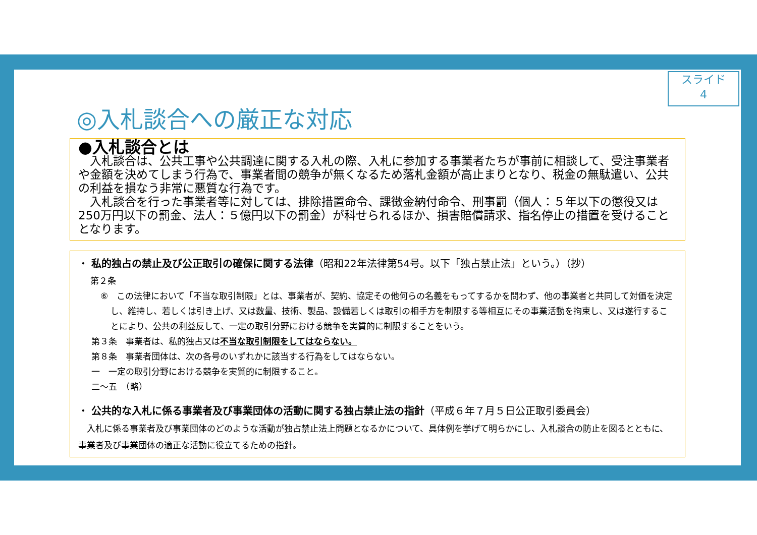スライド
4
◎入札談合への厳正な対応
●入札談合とは
　入札談合は、公共工事や公共調達に関する入札の際、入札に参加する事業者たちが事前に相談して、受注事業者や金額を決めてしまう行為で、事業者間の競争が無くなるため落札金額が高止まりとなり、税金の無駄遣い、公共の利益を損なう非常に悪質な行為です。
　入札談合を行った事業者等に対しては、排除措置命令、課徴金納付命令、刑事罰（個人：５年以下の懲役又は250万円以下の罰金、法人：５億円以下の罰金）が科せられるほか、損害賠償請求、指名停止の措置を受けることとなります。
・ 私的独占の禁止及び公正取引の確保に関する法律（昭和22年法律第54号。以下「独占禁止法」という。）（抄）
第２条
⑥　この法律において「不当な取引制限」とは、事業者が、契約、協定その他何らの名義をもってするかを問わず、他の事業者と共同して対価を決定し、維持し、若しくは引き上げ、又は数量、技術、製品、設備若しくは取引の相手方を制限する等相互にその事業活動を拘束し、又は遂行することにより、公共の利益反して、一定の取引分野における競争を実質的に制限することをいう。
第３条　事業者は、私的独占又は不当な取引制限をしてはならない。
第８条　事業者団体は、次の各号のいずれかに該当する行為をしてはならない。
一　一定の取引分野における競争を実質的に制限すること。
二～五　（略）
・ 公共的な入札に係る事業者及び事業団体の活動に関する独占禁止法の指針（平成６年７月５日公正取引委員会）
　入札に係る事業者及び事業団体のどのような活動が独占禁止法上問題となるかについて、具体例を挙げて明らかにし、入札談合の防止を図るとともに、事業者及び事業団体の適正な活動に役立てるための指針。